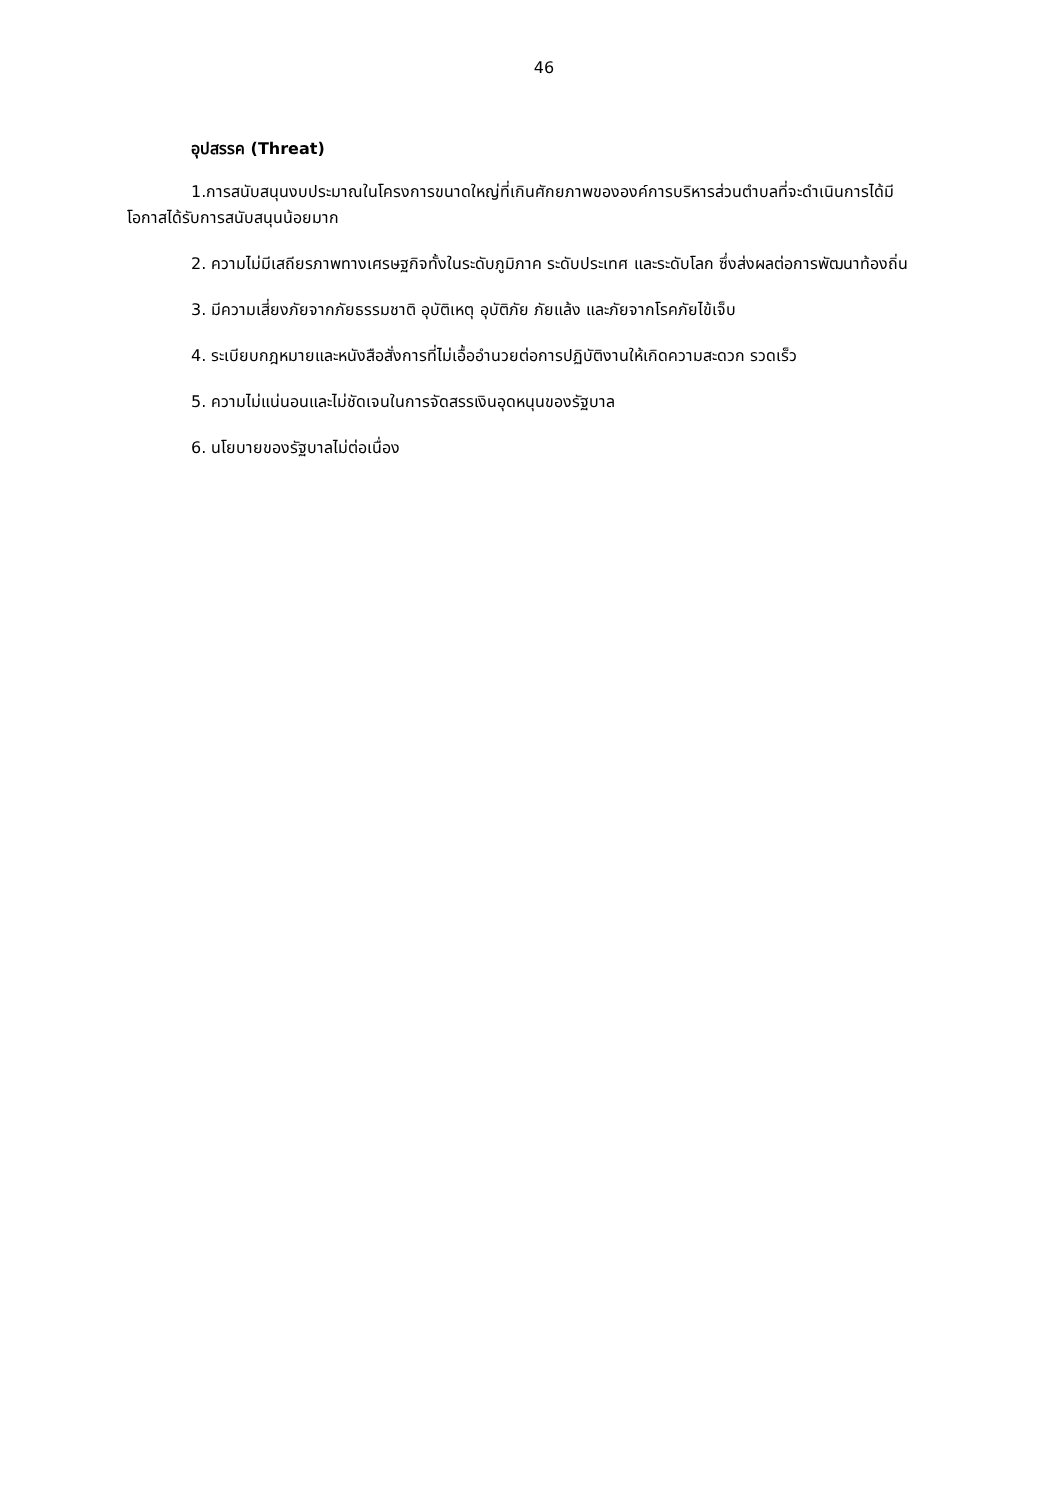46
อุปสรรค (Threat)
1.การสนับสนุนงบประมาณในโครงการขนาดใหญ่ที่เกินศักยภาพขององค์การบริหารส่วนตำบลที่จะดำเนินการได้มีโอกาสได้รับการสนับสนุนน้อยมาก
2. ความไม่มีเสถียรภาพทางเศรษฐกิจทั้งในระดับภูมิภาค ระดับประเทศ และระดับโลก ซึ่งส่งผลต่อการพัฒนาท้องถิ่น
3. มีความเสี่ยงภัยจากภัยธรรมชาติ อุบัติเหตุ อุบัติภัย ภัยแล้ง และภัยจากโรคภัยไข้เจ็บ
4. ระเบียบกฎหมายและหนังสือสั่งการที่ไม่เอื้ออำนวยต่อการปฏิบัติงานให้เกิดความสะดวก รวดเร็ว
5. ความไม่แน่นอนและไม่ชัดเจนในการจัดสรรเงินอุดหนุนของรัฐบาล
6. นโยบายของรัฐบาลไม่ต่อเนื่อง